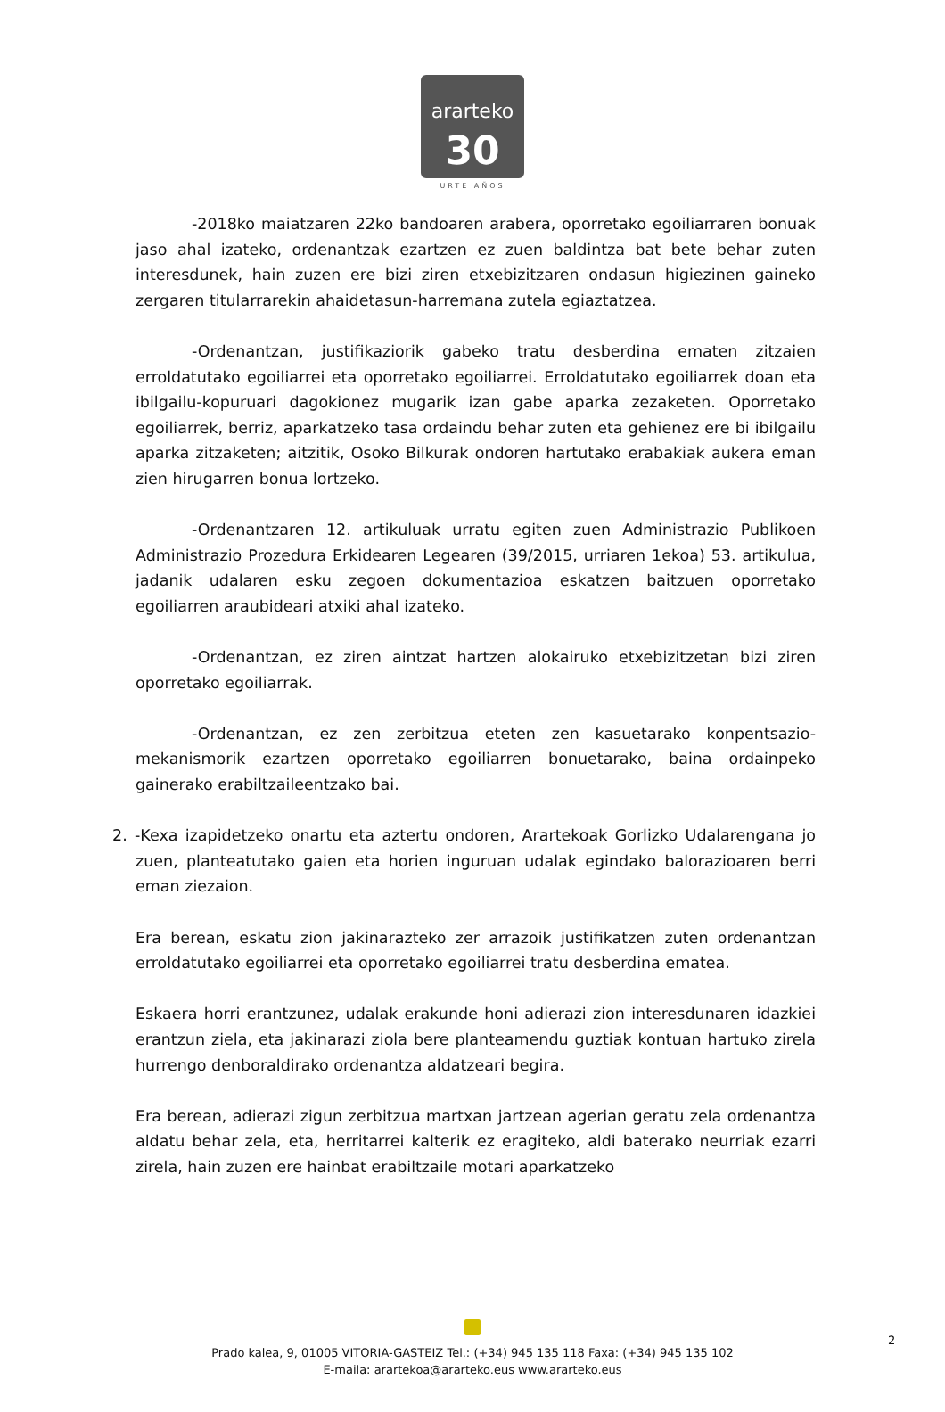ararteko
30
URTE AÑOS
-2018ko maiatzaren 22ko bandoaren arabera, oporretako egoiliarraren bonuak jaso ahal izateko, ordenantzak ezartzen ez zuen baldintza bat bete behar zuten interesdunek, hain zuzen ere bizi ziren etxebizitzaren ondasun higiezinen gaineko zergaren titularrarekin ahaidetasun-harremana zutela egiaztatzea.
-Ordenantzan, justifikaziorik gabeko tratu desberdina ematen zitzaien erroldatutako egoiliarrei eta oporretako egoiliarrei. Erroldatutako egoiliarrek doan eta ibilgailu-kopuruari dagokionez mugarik izan gabe aparka zezaketen. Oporretako egoiliarrek, berriz, aparkatzeko tasa ordaindu behar zuten eta gehienez ere bi ibilgailu aparka zitzaketen; aitzitik, Osoko Bilkurak ondoren hartutako erabakiak aukera eman zien hirugarren bonua lortzeko.
-Ordenantzaren 12. artikuluak urratu egiten zuen Administrazio Publikoen Administrazio Prozedura Erkidearen Legearen (39/2015, urriaren 1ekoa) 53. artikulua, jadanik udalaren esku zegoen dokumentazioa eskatzen baitzuen oporretako egoiliarren araubideari atxiki ahal izateko.
-Ordenantzan, ez ziren aintzat hartzen alokairuko etxebizitzetan bizi ziren oporretako egoiliarrak.
-Ordenantzan, ez zen zerbitzua eteten zen kasuetarako konpentsazio-mekanismorik ezartzen oporretako egoiliarren bonuetarako, baina ordainpeko gainerako erabiltzaileentzako bai.
2. -Kexa izapidetzeko onartu eta aztertu ondoren, Arartekoak Gorlizko Udalarengana jo zuen, planteatutako gaien eta horien inguruan udalak egindako balorazioaren berri eman ziezaion.
Era berean, eskatu zion jakinarazteko zer arrazoik justifikatzen zuten ordenantzan erroldatutako egoiliarrei eta oporretako egoiliarrei tratu desberdina ematea.
Eskaera horri erantzunez, udalak erakunde honi adierazi zion interesdunaren idazkiei erantzun ziela, eta jakinarazi ziola bere planteamendu guztiak kontuan hartuko zirela hurrengo denboraldirako ordenantza aldatzeari begira.
Era berean, adierazi zigun zerbitzua martxan jartzean agerian geratu zela ordenantza aldatu behar zela, eta, herritarrei kalterik ez eragiteko, aldi baterako neurriak ezarri zirela, hain zuzen ere hainbat erabiltzaile motari aparkatzeko
2
Prado kalea, 9, 01005 VITORIA-GASTEIZ Tel.: (+34) 945 135 118 Faxa: (+34) 945 135 102
E-maila: arartekoa@ararteko.eus www.ararteko.eus